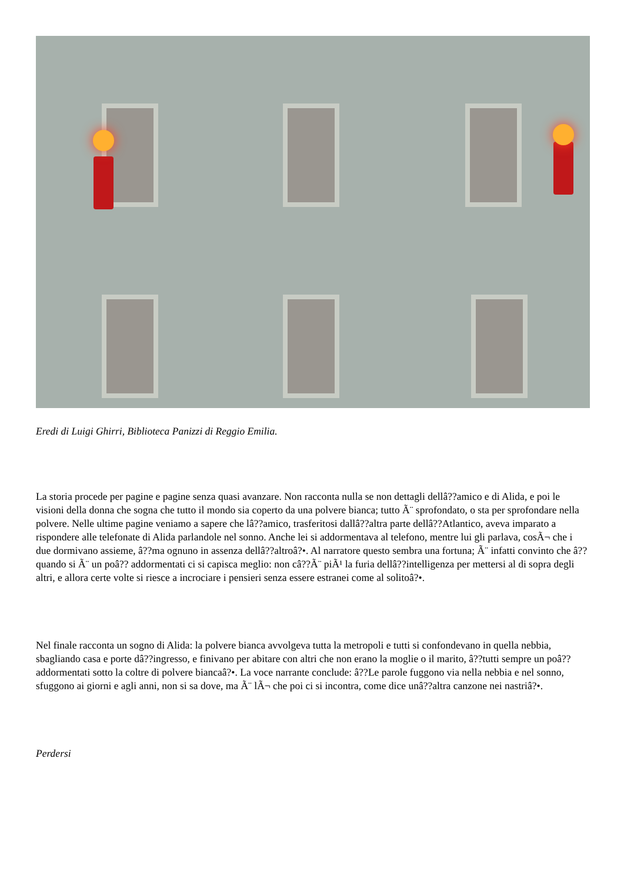Eredi di Luigi Ghirri, Biblioteca Panizzi di Reggio Emilia.
La storia procede per pagine e pagine senza quasi avanzare. Non racconta nulla se non dettagli dellâ??amico e di Alida, e poi le visioni della donna che sogna che tutto il mondo sia coperto da una polvere bianca; tutto Ã¨ sprofondato, o sta per sprofondare nella polvere. Nelle ultime pagine veniamo a sapere che lâ??amico, trasferitosi dallâ??altra parte dellâ??Atlantico, aveva imparato a rispondere alle telefonate di Alida parlandole nel sonno. Anche lei si addormentava al telefono, mentre lui gli parlava, cosÃ¬ che i due dormivano assieme, â??ma ognuno in assenza dellâ??altroâ?•. Al narratore questo sembra una fortuna; Ã¨ infatti convinto che â??quando si Ã¨ un poâ?? addormentati ci si capisca meglio: non câ??Ã¨ piÃ¹ la furia dellâ??intelligenza per mettersi al di sopra degli altri, e allora certe volte si riesce a incrociare i pensieri senza essere estranei come al solitoâ?•.
Nel finale racconta un sogno di Alida: la polvere bianca avvolgeva tutta la metropoli e tutti si confondevano in quella nebbia, sbagliando casa e porte dâ??ingresso, e finivano per abitare con altri che non erano la moglie o il marito, â??tutti sempre un poâ?? addormentati sotto la coltre di polvere biancaâ?•. La voce narrante conclude: â??Le parole fuggono via nella nebbia e nel sonno, sfuggono ai giorni e agli anni, non si sa dove, ma Ã¨ lÃ¬ che poi ci si incontra, come dice unâ??altra canzone nei nastriâ?•.
Perdersi